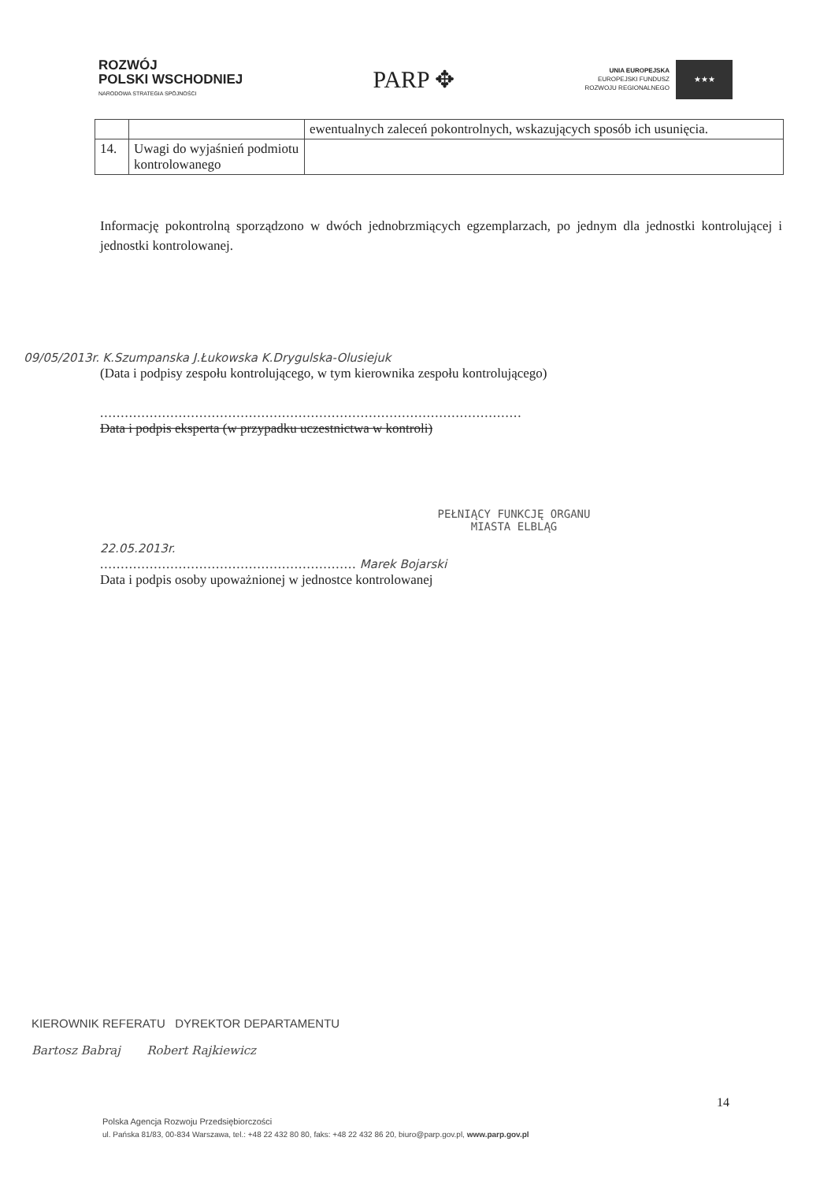ROZWÓJ
POLSKI WSCHODNIEJ
NARODOWA STRATEGIA SPÓJNOŚCI
PARP ✥
UNIA EUROPEJSKA
EUROPEJSKI FUNDUSZ
ROZWOJU REGIONALNEGO
★★★
| | | ewentualnych zaleceń pokontrolnych, wskazujących sposób ich usunięcia. |
| 14. | Uwagi do wyjaśnień podmiotu kontrolowanego | |
Informację pokontrolną sporządzono w dwóch jednobrzmiących egzemplarzach, po jednym dla jednostki kontrolującej i jednostki kontrolowanej.
09/05/2013r. K.Szumpanska J.Łukowska K.Drygulska-Olusiejuk
(Data i podpisy zespołu kontrolującego, w tym kierownika zespołu kontrolującego)
......................................................................................................
Data i podpis eksperta (w przypadku uczestnictwa w kontroli)
PEŁNIĄCY FUNKCJĘ ORGANU
MIASTA ELBLĄG
22.05.2013r.
.............................................................. Marek Bojarski
Data i podpis osoby upoważnionej w jednostce kontrolowanej
KIEROWNIK REFERATU DYREKTOR DEPARTAMENTU
Bartosz Babraj Robert Rajkiewicz
14
Polska Agencja Rozwoju Przedsiębiorczości
ul. Pańska 81/83, 00-834 Warszawa, tel.: +48 22 432 80 80, faks: +48 22 432 86 20, biuro@parp.gov.pl, www.parp.gov.pl